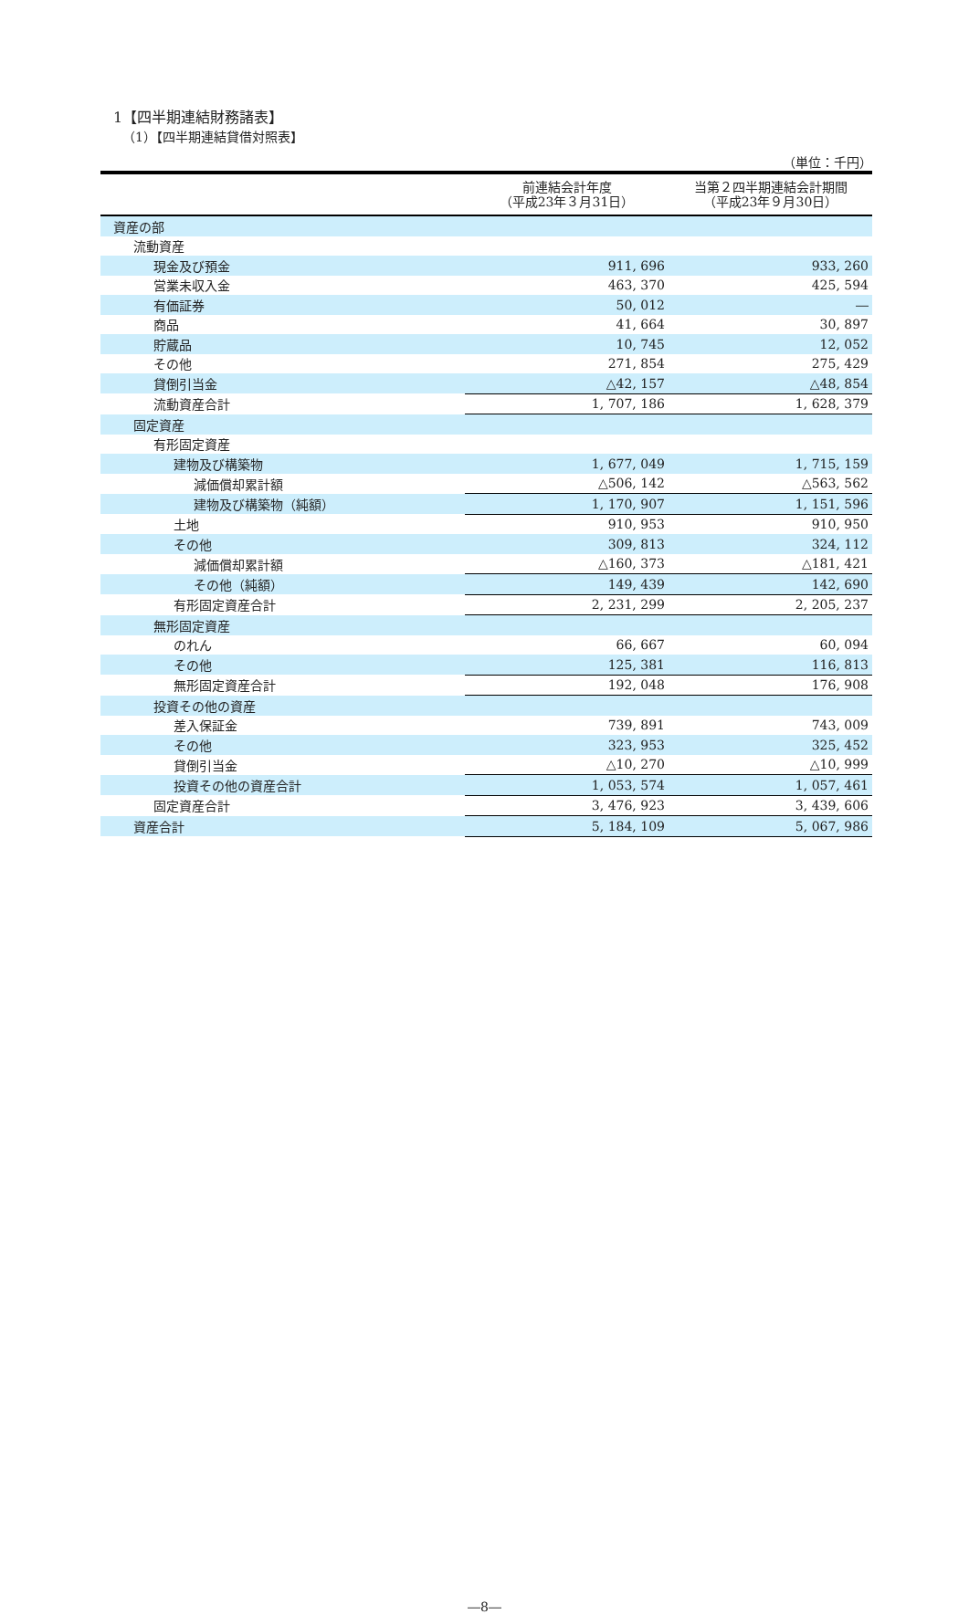1【四半期連結財務諸表】
（1）【四半期連結貸借対照表】
（単位：千円）
| | 前連結会計年度 （平成23年３月31日） | 当第２四半期連結会計期間 （平成23年９月30日） |
| --- | --- | --- |
| 資産の部 | | |
| 流動資産 | | |
| 現金及び預金 | 911, 696 | 933, 260 |
| 営業未収入金 | 463, 370 | 425, 594 |
| 有価証券 | 50, 012 | ― |
| 商品 | 41, 664 | 30, 897 |
| 貯蔵品 | 10, 745 | 12, 052 |
| その他 | 271, 854 | 275, 429 |
| 貸倒引当金 | △42, 157 | △48, 854 |
| 流動資産合計 | 1, 707, 186 | 1, 628, 379 |
| 固定資産 | | |
| 有形固定資産 | | |
| 建物及び構築物 | 1, 677, 049 | 1, 715, 159 |
| 減価償却累計額 | △506, 142 | △563, 562 |
| 建物及び構築物（純額） | 1, 170, 907 | 1, 151, 596 |
| 土地 | 910, 953 | 910, 950 |
| その他 | 309, 813 | 324, 112 |
| 減価償却累計額 | △160, 373 | △181, 421 |
| その他（純額） | 149, 439 | 142, 690 |
| 有形固定資産合計 | 2, 231, 299 | 2, 205, 237 |
| 無形固定資産 | | |
| のれん | 66, 667 | 60, 094 |
| その他 | 125, 381 | 116, 813 |
| 無形固定資産合計 | 192, 048 | 176, 908 |
| 投資その他の資産 | | |
| 差入保証金 | 739, 891 | 743, 009 |
| その他 | 323, 953 | 325, 452 |
| 貸倒引当金 | △10, 270 | △10, 999 |
| 投資その他の資産合計 | 1, 053, 574 | 1, 057, 461 |
| 固定資産合計 | 3, 476, 923 | 3, 439, 606 |
| 資産合計 | 5, 184, 109 | 5, 067, 986 |
―8―